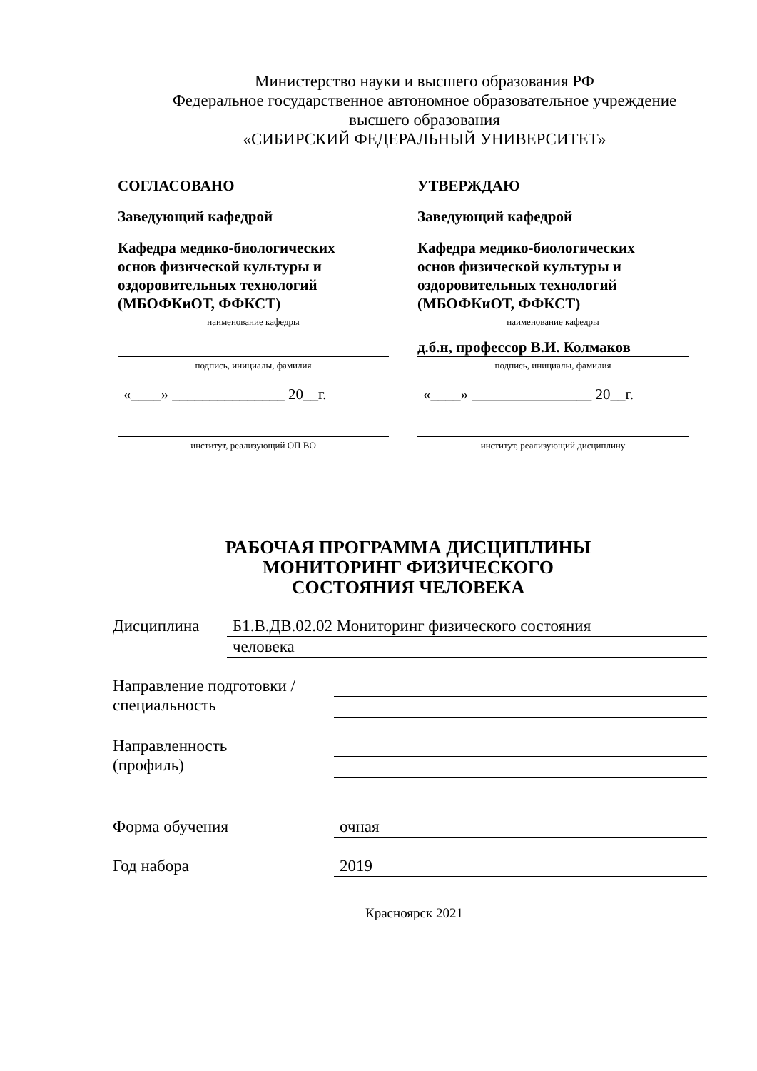Министерство науки и высшего образования РФ
Федеральное государственное автономное образовательное учреждение
высшего образования
«СИБИРСКИЙ ФЕДЕРАЛЬНЫЙ УНИВЕРСИТЕТ»
СОГЛАСОВАНО
Заведующий кафедрой
Кафедра медико-биологических
основ физической культуры и
оздоровительных технологий
(МБОФКиОТ, ФФКСТ)
наименование кафедры
подпись, инициалы, фамилия
«____» _______________ 20__г.
институт, реализующий ОП ВО
УТВЕРЖДАЮ
Заведующий кафедрой
Кафедра медико-биологических
основ физической культуры и
оздоровительных технологий
(МБОФКиОТ, ФФКСТ)
наименование кафедры
д.б.н, профессор В.И. Колмаков
подпись, инициалы, фамилия
«____» ________________ 20__г.
институт, реализующий дисциплину
РАБОЧАЯ ПРОГРАММА ДИСЦИПЛИНЫ
МОНИТОРИНГ ФИЗИЧЕСКОГО
СОСТОЯНИЯ ЧЕЛОВЕКА
Дисциплина Б1.В.ДВ.02.02 Мониторинг физического состояния
человека
Направление подготовки /
специальность
Направленность
(профиль)
Форма обучения очная
Год набора 2019
Красноярск 2021